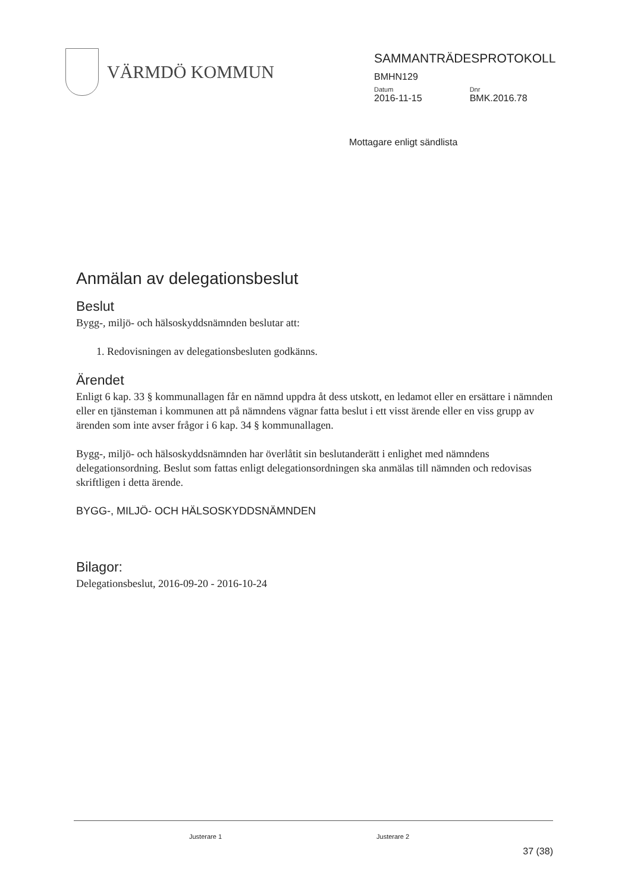VÄRMDÖ KOMMUN
SAMMANTRÄDESPROTOKOLL
BMHN129
Datum
2016-11-15
Dnr
BMK.2016.78
Mottagare enligt sändlista
Anmälan av delegationsbeslut
Beslut
Bygg-, miljö- och hälsoskyddsnämnden beslutar att:
1. Redovisningen av delegationsbesluten godkänns.
Ärendet
Enligt 6 kap. 33 § kommunallagen får en nämnd uppdra åt dess utskott, en ledamot eller en ersättare i nämnden eller en tjänsteman i kommunen att på nämndens vägnar fatta beslut i ett visst ärende eller en viss grupp av ärenden som inte avser frågor i 6 kap. 34 § kommunallagen.
Bygg-, miljö- och hälsoskyddsnämnden har överlåtit sin beslutanderätt i enlighet med nämndens delegationsordning. Beslut som fattas enligt delegationsordningen ska anmälas till nämnden och redovisas skriftligen i detta ärende.
BYGG-, MILJÖ- OCH HÄLSOSKYDDSNÄMNDEN
Bilagor:
Delegationsbeslut, 2016-09-20 - 2016-10-24
Justerare 1 Justerare 2
37 (38)